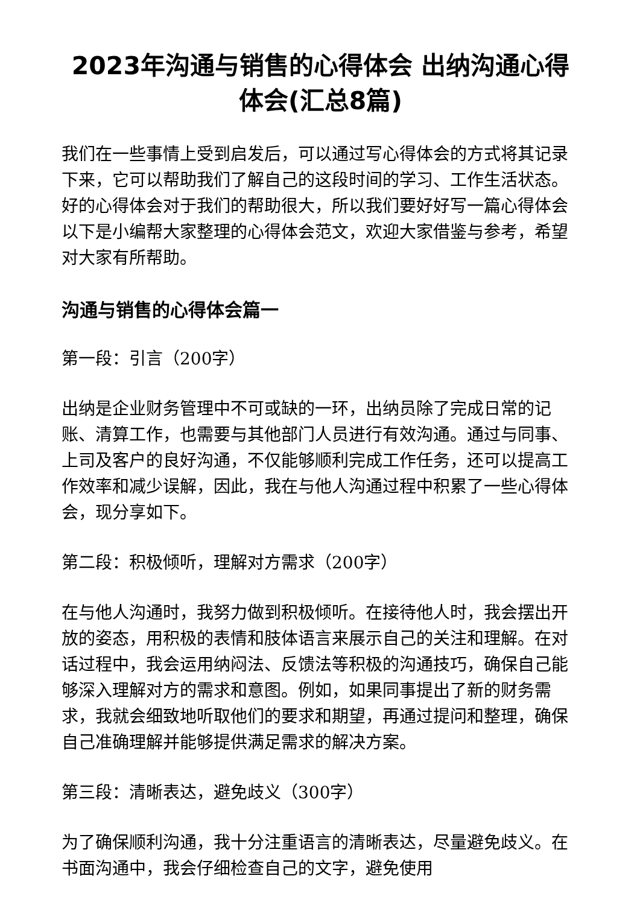2023年沟通与销售的心得体会 出纳沟通心得体会(汇总8篇)
我们在一些事情上受到启发后，可以通过写心得体会的方式将其记录下来，它可以帮助我们了解自己的这段时间的学习、工作生活状态。好的心得体会对于我们的帮助很大，所以我们要好好写一篇心得体会以下是小编帮大家整理的心得体会范文，欢迎大家借鉴与参考，希望对大家有所帮助。
沟通与销售的心得体会篇一
第一段：引言（200字）
出纳是企业财务管理中不可或缺的一环，出纳员除了完成日常的记账、清算工作，也需要与其他部门人员进行有效沟通。通过与同事、上司及客户的良好沟通，不仅能够顺利完成工作任务，还可以提高工作效率和减少误解，因此，我在与他人沟通过程中积累了一些心得体会，现分享如下。
第二段：积极倾听，理解对方需求（200字）
在与他人沟通时，我努力做到积极倾听。在接待他人时，我会摆出开放的姿态，用积极的表情和肢体语言来展示自己的关注和理解。在对话过程中，我会运用纳闷法、反馈法等积极的沟通技巧，确保自己能够深入理解对方的需求和意图。例如，如果同事提出了新的财务需求，我就会细致地听取他们的要求和期望，再通过提问和整理，确保自己准确理解并能够提供满足需求的解决方案。
第三段：清晰表达，避免歧义（300字）
为了确保顺利沟通，我十分注重语言的清晰表达，尽量避免歧义。在书面沟通中，我会仔细检查自己的文字，避免使用